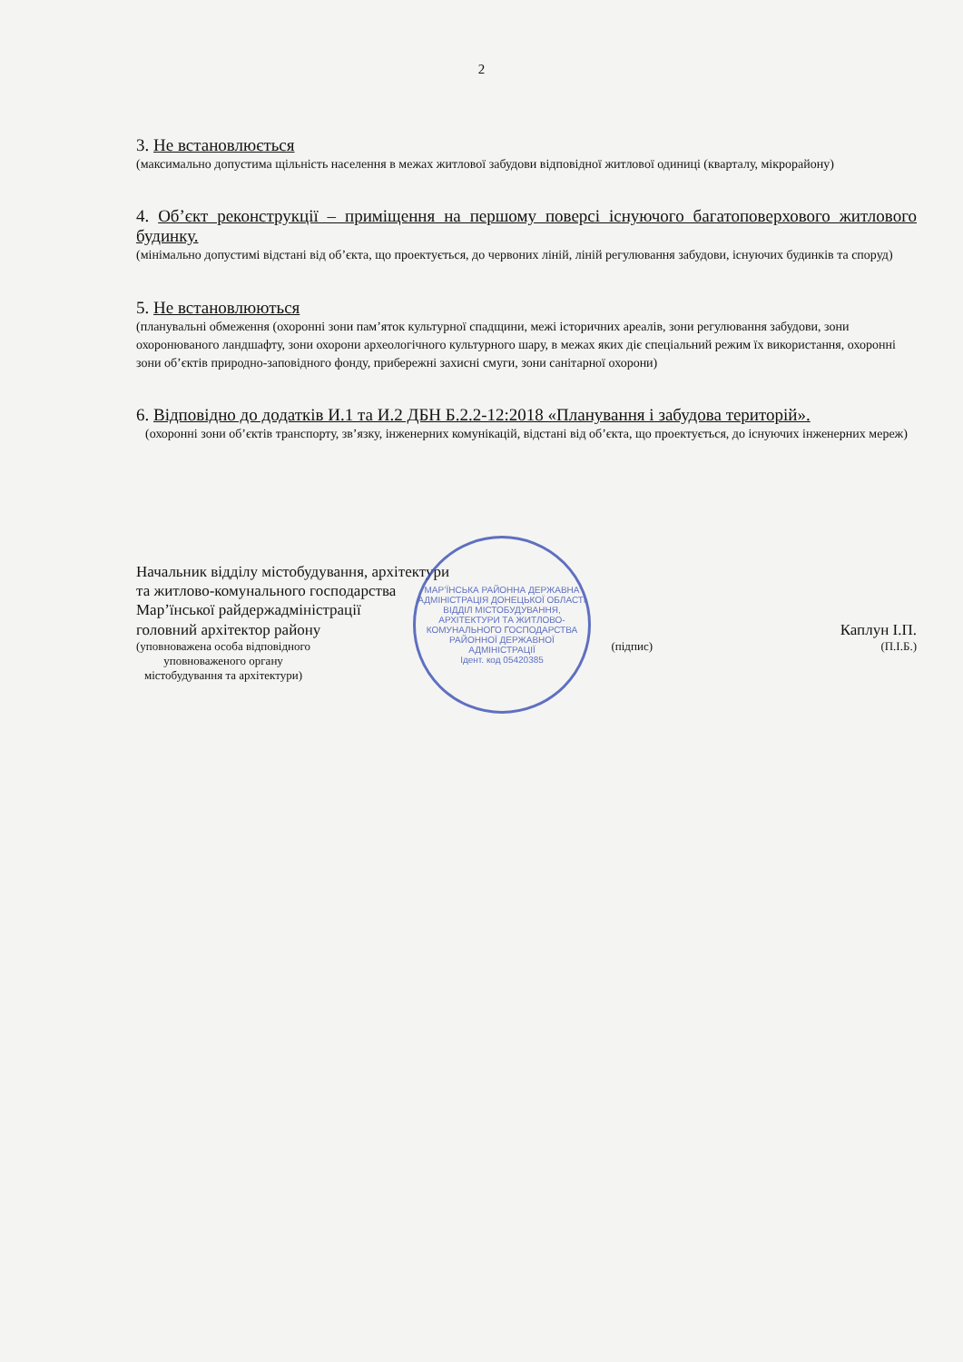2
3. Не встановлюється
(максимально допустима щільність населення в межах житлової забудови відповідної житлової одиниці (кварталу, мікрорайону)
4. Об’єкт реконструкції – приміщення на першому поверсі існуючого багатоповерхового житлового будинку.
(мінімально допустимі відстані від об’єкта, що проектується, до червоних ліній, ліній регулювання забудови, існуючих будинків та споруд)
5. Не встановлюються
(планувальні обмеження (охоронні зони пам’яток культурної спадщини, межі історичних ареалів, зони регулювання забудови, зони охоронюваного ландшафту, зони охорони археологічного культурного шару, в межах яких діє спеціальний режим їх використання, охоронні зони об’єктів природно-заповідного фонду, прибережні захисні смуги, зони санітарної охорони)
6. Відповідно до додатків И.1 та И.2 ДБН Б.2.2-12:2018 «Планування і забудова територій».
(охоронні зони об’єктів транспорту, зв’язку, інженерних комунікацій, відстані від об’єкта, що проектується, до існуючих інженерних мереж)
Начальник відділу містобудування, архітектури
та житлово-комунального господарства
Мар’їнської райдержадміністрації
головний архітектор району Каплун І.П.
(уповноважена особа відповідного
уповноваженого органу
містобудування та архітектури) (підпис) (П.І.Б.)
МАР’ЇНСЬКА РАЙОННА ДЕРЖАВНА АДМІНІСТРАЦІЯ ДОНЕЦЬКОЇ ОБЛАСТІ
ВІДДІЛ МІСТОБУДУВАННЯ, АРХІТЕКТУРИ ТА ЖИТЛОВО-КОМУНАЛЬНОГО ГОСПОДАРСТВА РАЙОННОЇ ДЕРЖАВНОЇ АДМІНІСТРАЦІЇ
Ідент. код 05420385